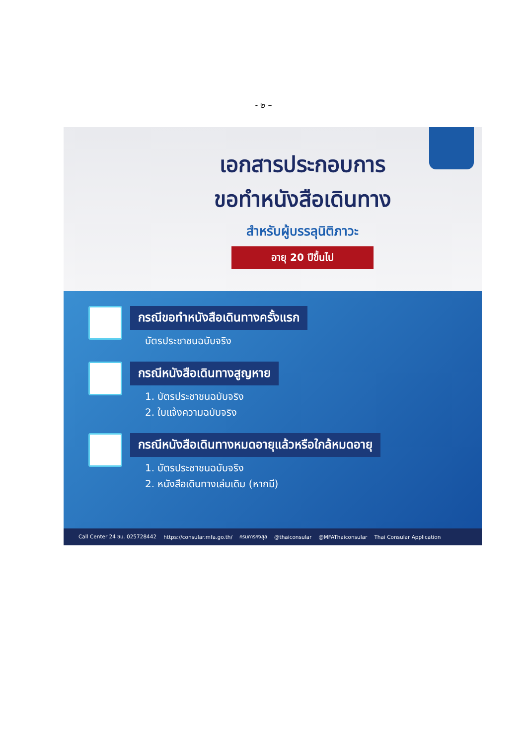- ๒ –
เอกสารประกอบการ
ขอทำหนังสือเดินทาง
สำหรับผู้บรรลุนิติภาวะ
อายุ 20 ปีขึ้นไป
กรณีขอทำหนังสือเดินทางครั้งแรก
บัตรประชาชนฉบับจริง
กรณีหนังสือเดินทางสูญหาย
1. บัตรประชาชนฉบับจริง
2. ใบแจ้งความฉบับจริง
กรณีหนังสือเดินทางหมดอายุแล้วหรือใกล้หมดอายุ
1. บัตรประชาชนฉบับจริง
2. หนังสือเดินทางเล่มเดิม (หากมี)
Call Center 24 ชม. 025728442 https://consular.mfa.go.th/ กรมการกงสุล @thaiconsular @MFAThaiconsular Thai Consular Application